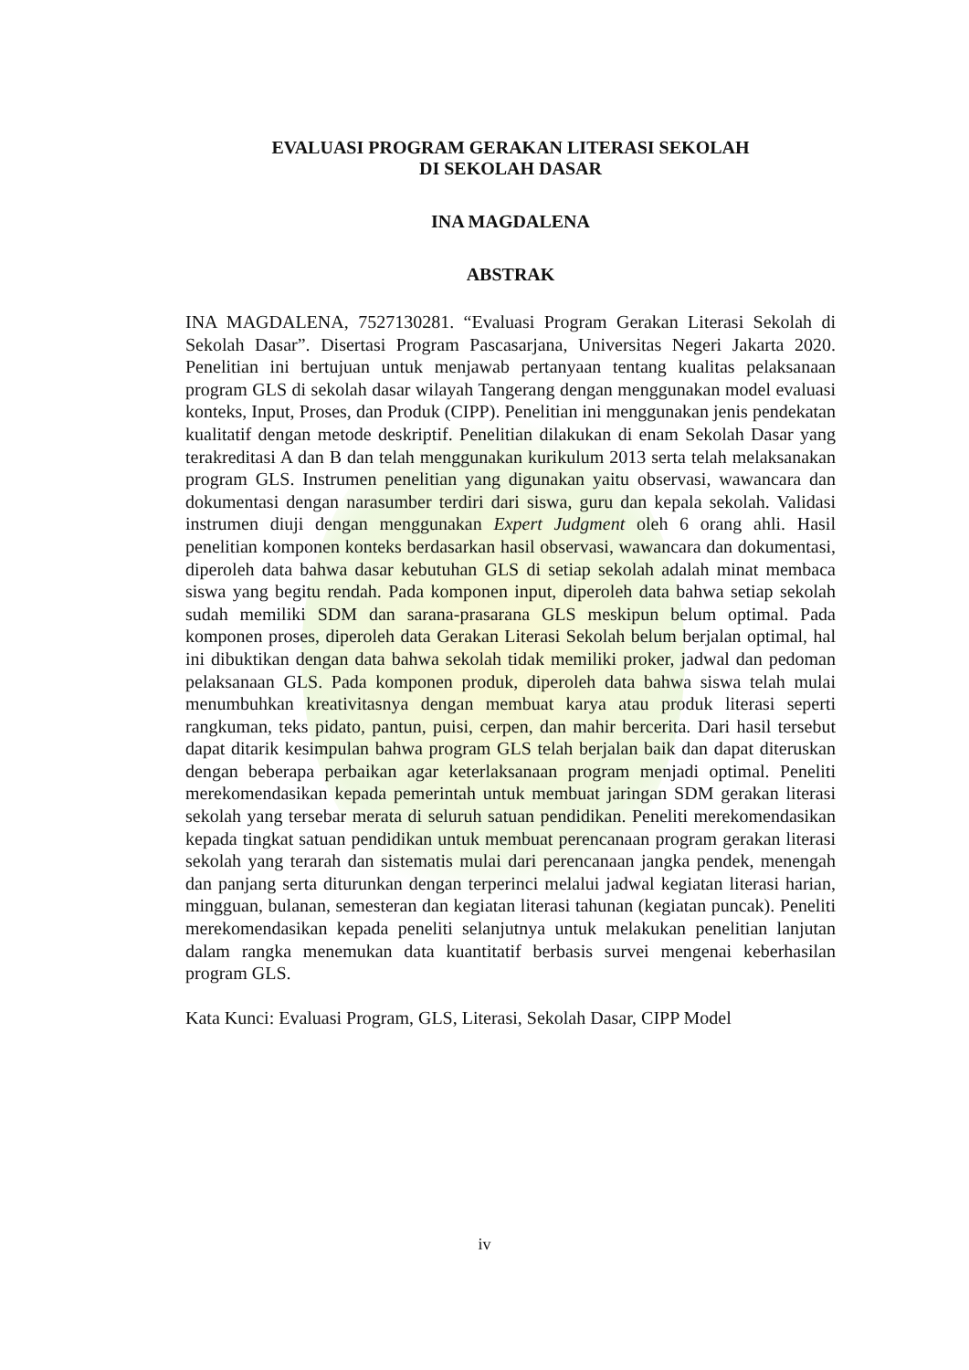EVALUASI PROGRAM GERAKAN LITERASI SEKOLAH
DI SEKOLAH DASAR
INA MAGDALENA
ABSTRAK
INA MAGDALENA, 7527130281. “Evaluasi Program Gerakan Literasi Sekolah di Sekolah Dasar”. Disertasi Program Pascasarjana, Universitas Negeri Jakarta 2020. Penelitian ini bertujuan untuk menjawab pertanyaan tentang kualitas pelaksanaan program GLS di sekolah dasar wilayah Tangerang dengan menggunakan model evaluasi konteks, Input, Proses, dan Produk (CIPP). Penelitian ini menggunakan jenis pendekatan kualitatif dengan metode deskriptif. Penelitian dilakukan di enam Sekolah Dasar yang terakreditasi A dan B dan telah menggunakan kurikulum 2013 serta telah melaksanakan program GLS. Instrumen penelitian yang digunakan yaitu observasi, wawancara dan dokumentasi dengan narasumber terdiri dari siswa, guru dan kepala sekolah. Validasi instrumen diuji dengan menggunakan Expert Judgment oleh 6 orang ahli. Hasil penelitian komponen konteks berdasarkan hasil observasi, wawancara dan dokumentasi, diperoleh data bahwa dasar kebutuhan GLS di setiap sekolah adalah minat membaca siswa yang begitu rendah. Pada komponen input, diperoleh data bahwa setiap sekolah sudah memiliki SDM dan sarana-prasarana GLS meskipun belum optimal. Pada komponen proses, diperoleh data Gerakan Literasi Sekolah belum berjalan optimal, hal ini dibuktikan dengan data bahwa sekolah tidak memiliki proker, jadwal dan pedoman pelaksanaan GLS. Pada komponen produk, diperoleh data bahwa siswa telah mulai menumbuhkan kreativitasnya dengan membuat karya atau produk literasi seperti rangkuman, teks pidato, pantun, puisi, cerpen, dan mahir bercerita. Dari hasil tersebut dapat ditarik kesimpulan bahwa program GLS telah berjalan baik dan dapat diteruskan dengan beberapa perbaikan agar keterlaksanaan program menjadi optimal. Peneliti merekomendasikan kepada pemerintah untuk membuat jaringan SDM gerakan literasi sekolah yang tersebar merata di seluruh satuan pendidikan. Peneliti merekomendasikan kepada tingkat satuan pendidikan untuk membuat perencanaan program gerakan literasi sekolah yang terarah dan sistematis mulai dari perencanaan jangka pendek, menengah dan panjang serta diturunkan dengan terperinci melalui jadwal kegiatan literasi harian, mingguan, bulanan, semesteran dan kegiatan literasi tahunan (kegiatan puncak). Peneliti merekomendasikan kepada peneliti selanjutnya untuk melakukan penelitian lanjutan dalam rangka menemukan data kuantitatif berbasis survei mengenai keberhasilan program GLS.
Kata Kunci: Evaluasi Program, GLS, Literasi, Sekolah Dasar, CIPP Model
iv